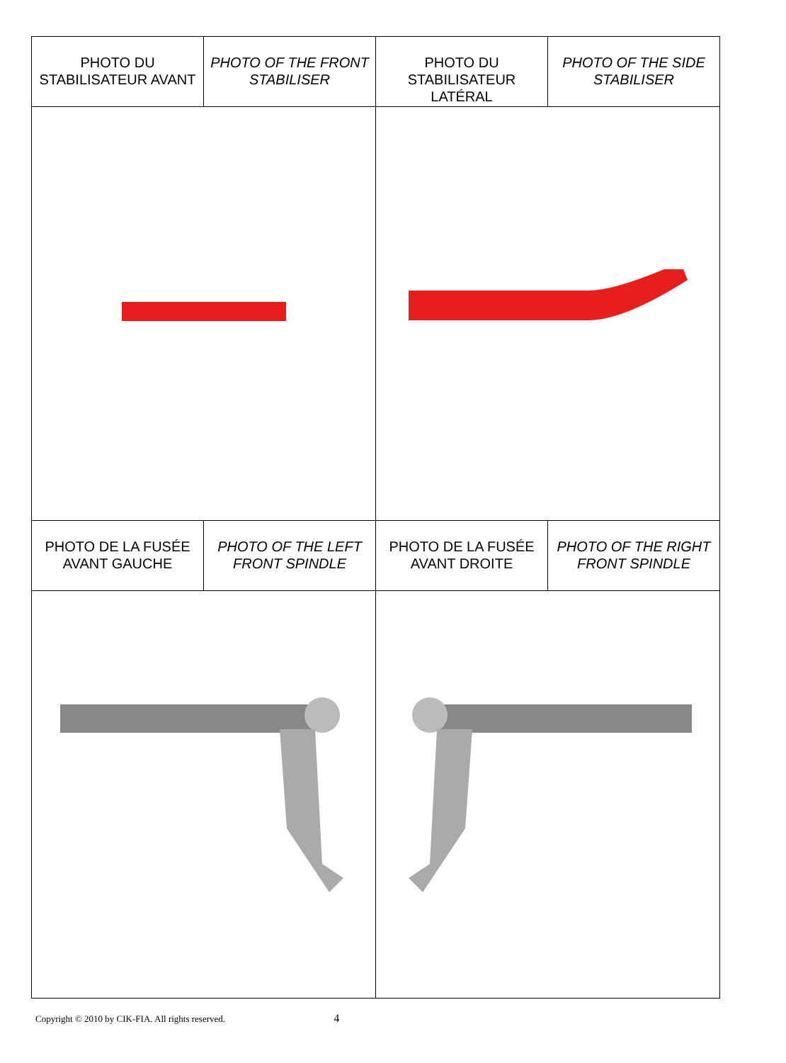| PHOTO DU STABILISATEUR AVANT | PHOTO OF THE FRONT STABILISER | PHOTO DU STABILISATEUR LATÉRAL | PHOTO OF THE SIDE STABILISER |
| PHOTO DE LA FUSÉE AVANT GAUCHE | PHOTO OF THE LEFT FRONT SPINDLE | PHOTO DE LA FUSÉE AVANT DROITE | PHOTO OF THE RIGHT FRONT SPINDLE |
Copyright © 2010 by CIK-FIA. All rights reserved. 4